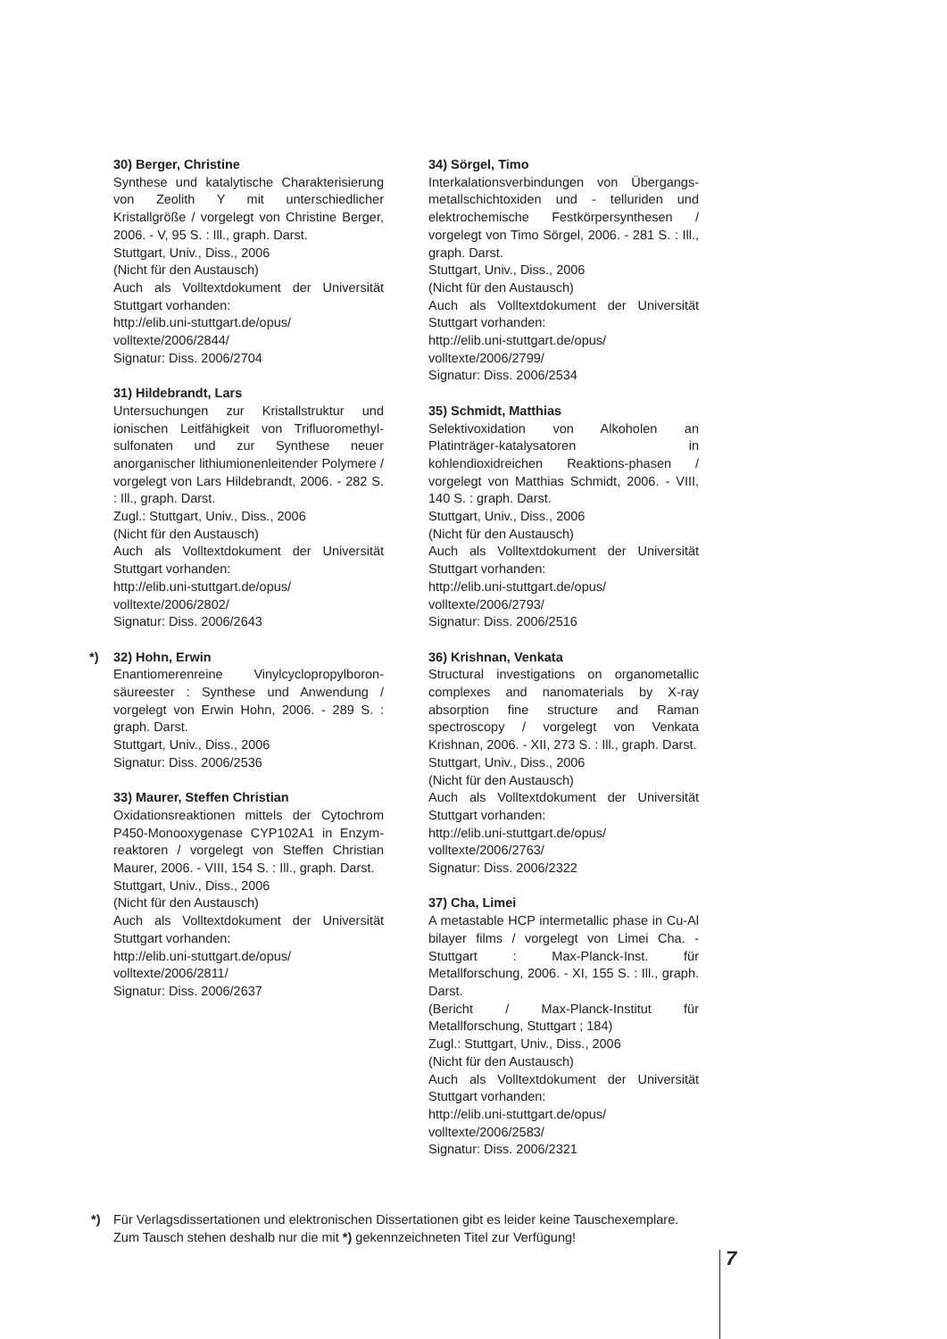30) Berger, Christine
Synthese und katalytische Charakterisierung von Zeolith Y mit unterschiedlicher Kristallgröße / vorgelegt von Christine Berger, 2006. - V, 95 S. : Ill., graph. Darst.
Stuttgart, Univ., Diss., 2006
(Nicht für den Austausch)
Auch als Volltextdokument der Universität Stuttgart vorhanden:
http://elib.uni-stuttgart.de/opus/ volltexte/2006/2844/
Signatur: Diss. 2006/2704
31) Hildebrandt, Lars
Untersuchungen zur Kristallstruktur und ionischen Leitfähigkeit von Trifluoromethyl-sulfonaten und zur Synthese neuer anorganischer lithiumionenleitender Polymere / vorgelegt von Lars Hildebrandt, 2006. - 282 S. : Ill., graph. Darst.
Zugl.: Stuttgart, Univ., Diss., 2006
(Nicht für den Austausch)
Auch als Volltextdokument der Universität Stuttgart vorhanden:
http://elib.uni-stuttgart.de/opus/ volltexte/2006/2802/
Signatur: Diss. 2006/2643
*) 32) Hohn, Erwin
Enantiomerenreine Vinylcyclopropylboron-säureester : Synthese und Anwendung / vorgelegt von Erwin Hohn, 2006. - 289 S. : graph. Darst.
Stuttgart, Univ., Diss., 2006
Signatur: Diss. 2006/2536
33) Maurer, Steffen Christian
Oxidationsreaktionen mittels der Cytochrom P450-Monooxygenase CYP102A1 in Enzym-reaktoren / vorgelegt von Steffen Christian Maurer, 2006. - VIII, 154 S. : Ill., graph. Darst.
Stuttgart, Univ., Diss., 2006
(Nicht für den Austausch)
Auch als Volltextdokument der Universität Stuttgart vorhanden:
http://elib.uni-stuttgart.de/opus/ volltexte/2006/2811/
Signatur: Diss. 2006/2637
34) Sörgel, Timo
Interkalationsverbindungen von Übergangs-metallschichtoxiden und - telluriden und elektrochemische Festkörpersynthesen / vorgelegt von Timo Sörgel, 2006. - 281 S. : Ill., graph. Darst.
Stuttgart, Univ., Diss., 2006
(Nicht für den Austausch)
Auch als Volltextdokument der Universität Stuttgart vorhanden:
http://elib.uni-stuttgart.de/opus/ volltexte/2006/2799/
Signatur: Diss. 2006/2534
35) Schmidt, Matthias
Selektivoxidation von Alkoholen an Platinträger-katalysatoren in kohlendioxidreichen Reaktions-phasen / vorgelegt von Matthias Schmidt, 2006. - VIII, 140 S. : graph. Darst.
Stuttgart, Univ., Diss., 2006
(Nicht für den Austausch)
Auch als Volltextdokument der Universität Stuttgart vorhanden:
http://elib.uni-stuttgart.de/opus/ volltexte/2006/2793/
Signatur: Diss. 2006/2516
36) Krishnan, Venkata
Structural investigations on organometallic complexes and nanomaterials by X-ray absorption fine structure and Raman spectroscopy / vorgelegt von Venkata Krishnan, 2006. - XII, 273 S. : Ill., graph. Darst.
Stuttgart, Univ., Diss., 2006
(Nicht für den Austausch)
Auch als Volltextdokument der Universität Stuttgart vorhanden:
http://elib.uni-stuttgart.de/opus/ volltexte/2006/2763/
Signatur: Diss. 2006/2322
37) Cha, Limei
A metastable HCP intermetallic phase in Cu-Al bilayer films / vorgelegt von Limei Cha. - Stuttgart : Max-Planck-Inst. für Metallforschung, 2006. - XI, 155 S. : Ill., graph. Darst.
(Bericht / Max-Planck-Institut für Metallforschung, Stuttgart ; 184)
Zugl.: Stuttgart, Univ., Diss., 2006
(Nicht für den Austausch)
Auch als Volltextdokument der Universität Stuttgart vorhanden:
http://elib.uni-stuttgart.de/opus/ volltexte/2006/2583/
Signatur: Diss. 2006/2321
*) Für Verlagsdissertationen und elektronischen Dissertationen gibt es leider keine Tauschexemplare.
Zum Tausch stehen deshalb nur die mit *) gekennzeichneten Titel zur Verfügung!
7